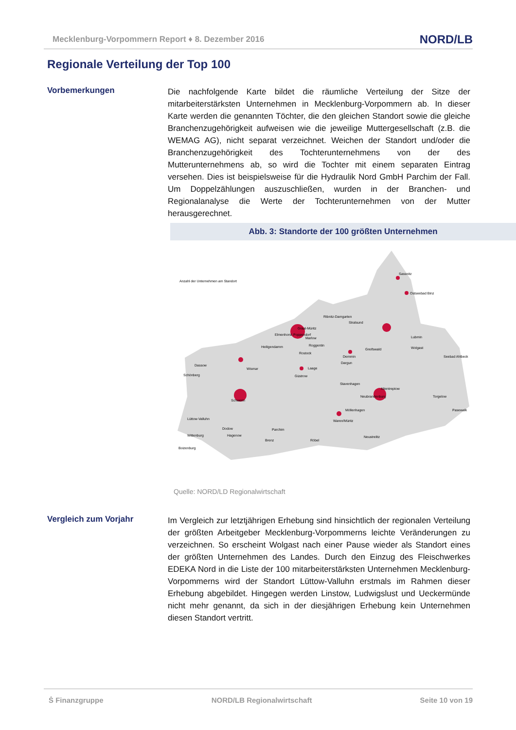Mecklenburg-Vorpommern Report ♦ 8. Dezember 2016 NORD/LB
Regionale Verteilung der Top 100
Vorbemerkungen
Die nachfolgende Karte bildet die räumliche Verteilung der Sitze der mitarbeiterstärksten Unternehmen in Mecklenburg-Vorpommern ab. In dieser Karte werden die genannten Töchter, die den gleichen Standort sowie die gleiche Branchenzugehörigkeit aufweisen wie die jeweilige Muttergesellschaft (z.B. die WEMAG AG), nicht separat verzeichnet. Weichen der Standort und/oder die Branchenzugehörigkeit des Tochterunternehmens von der des Mutterunternehmens ab, so wird die Tochter mit einem separaten Eintrag versehen. Dies ist beispielsweise für die Hydraulik Nord GmbH Parchim der Fall. Um Doppelzählungen auszuschließen, wurden in der Branchen- und Regionalanalyse die Werte der Tochterunternehmen von der Mutter herausgerechnet.
Abb. 3: Standorte der 100 größten Unternehmen
Anzahl der Unternehmen am Standort
Sassnitz
Ostseebad Binz
Ribnitz-Damgarten
Stralsund
Graal-Müritz
Elmenhorst
Poppendorf
Heiligendamm
Roggentin
Rostock
Greifswald
Lubmin
Wolgast
Demmin
Seebad Ahlbeck
Dassow
Wismar
Laage
Schönberg
Güstrow
Stavenhagen
Altentreptow
Schwerin
Neubrandenburg
Torgelow
Pasewalk
Lüttow-Valluhn
Dodow
Wittenburg
Hagenow
Parchim
Waren/Müritz
Brenz
Röbel
Neustrelitz
Boizenburg
Möllenhagen
Dargun
Marlow
Quelle: NORD/LD Regionalwirtschaft
Vergleich zum Vorjahr
Im Vergleich zur letztjährigen Erhebung sind hinsichtlich der regionalen Verteilung der größten Arbeitgeber Mecklenburg-Vorpommerns leichte Veränderungen zu verzeichnen. So erscheint Wolgast nach einer Pause wieder als Standort eines der größten Unternehmen des Landes. Durch den Einzug des Fleischwerkes EDEKA Nord in die Liste der 100 mitarbeiterstärksten Unternehmen Mecklenburg-Vorpommerns wird der Standort Lüttow-Valluhn erstmals im Rahmen dieser Erhebung abgebildet. Hingegen werden Linstow, Ludwigslust und Ueckermünde nicht mehr genannt, da sich in der diesjährigen Erhebung kein Unternehmen diesen Standort vertritt.
Ṡ Finanzgruppe NORD/LB Regionalwirtschaft Seite 10 von 19